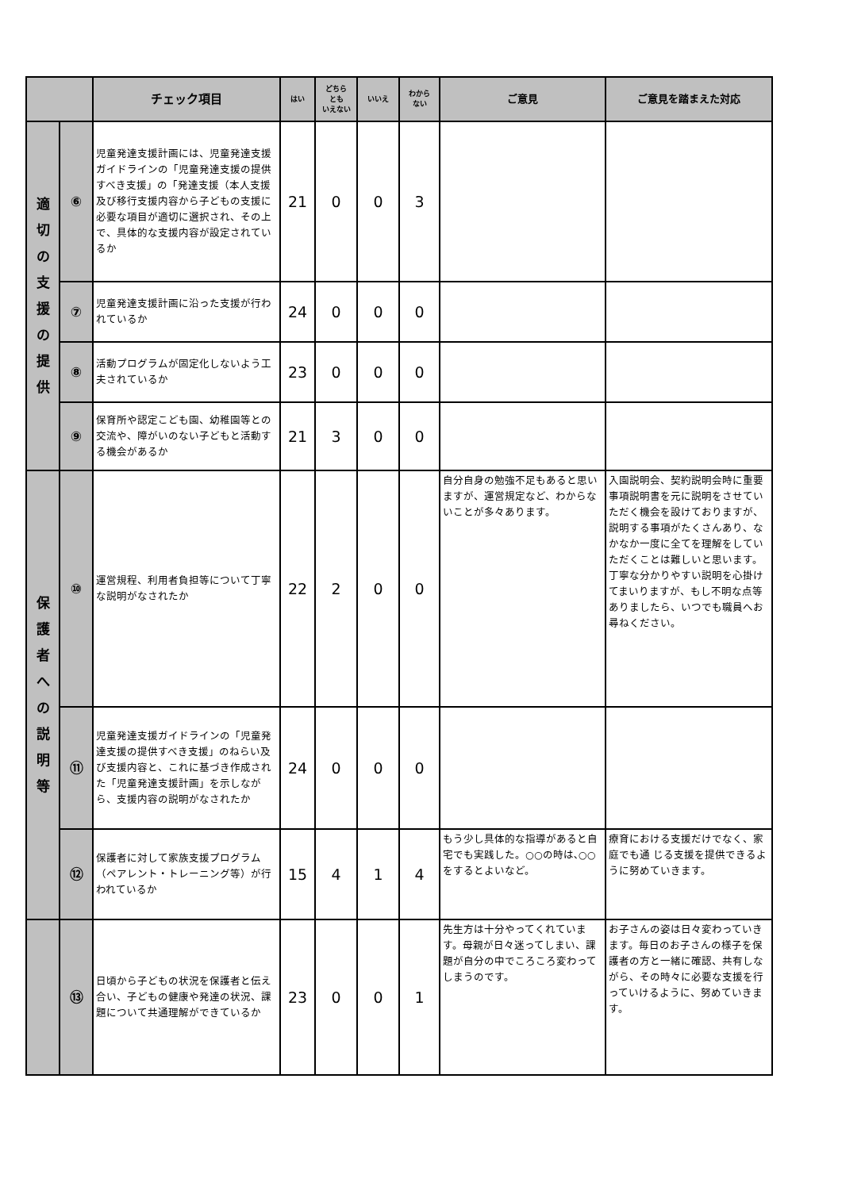| | | チェック項目 | はい | どちら とも いえない | いいえ | わから ない | ご意見 | ご意見を踏まえた対応 |
| --- | --- | --- | --- | --- | --- | --- | --- | --- |
| 適 切 の 支 援 の 提 供 | ⑥ | 児童発達支援計画には、児童発達支援ガイドラインの「児童発達支援の提供すべき支援」の「発達支援（本人支援及び移行支援内容から子どもの支援に必要な項目が適切に選択され、その上で、具体的な支援内容が設定されているか | 21 | 0 | 0 | 3 | | |
| | ⑦ | 児童発達支援計画に沿った支援が行われているか | 24 | 0 | 0 | 0 | | |
| | ⑧ | 活動プログラムが固定化しないよう工夫されているか | 23 | 0 | 0 | 0 | | |
| | ⑨ | 保育所や認定こども園、幼稚園等との交流や、障がいのない子どもと活動する機会があるか | 21 | 3 | 0 | 0 | | |
| 保 護 者 へ の 説 明 等 | ⑩ | 運営規程、利用者負担等について丁寧な説明がなされたか | 22 | 2 | 0 | 0 | 自分自身の勉強不足もあると思いますが、運営規定など、わからないことが多々あります。 | 入園説明会、契約説明会時に重要事項説明書を元に説明をさせていただく機会を設けておりますが、説明する事項がたくさんあり、なかなか一度に全てを理解をしていただくことは難しいと思います。 丁寧な分かりやすい説明を心掛けてまいりますが、もし不明な点等ありましたら、いつでも職員へお尋ねください。 |
| | ⑪ | 児童発達支援ガイドラインの「児童発達支援の提供すべき支援」のねらい及び支援内容と、これに基づき作成された「児童発達支援計画」を示しながら、支援内容の説明がなされたか | 24 | 0 | 0 | 0 | | |
| | ⑫ | 保護者に対して家族支援プログラム（ペアレント・トレーニング等）が行われているか | 15 | 4 | 1 | 4 | もう少し具体的な指導があると自宅でも実践した。○○の時は､○○をするとよいなど。 | 療育における支援だけでなく、家庭でも通 じる支援を提供できるように努めていきます。 |
| | ⑬ | 日頃から子どもの状況を保護者と伝え合い、子どもの健康や発達の状況、課題について共通理解ができているか | 23 | 0 | 0 | 1 | 先生方は十分やってくれています。母親が日々迷ってしまい、課題が自分の中でころころ変わってしまうのです。 | お子さんの姿は日々変わっていきます。毎日のお子さんの様子を保護者の方と一緒に確認、共有しながら、その時々に必要な支援を行っていけるように、努めていきます。 |